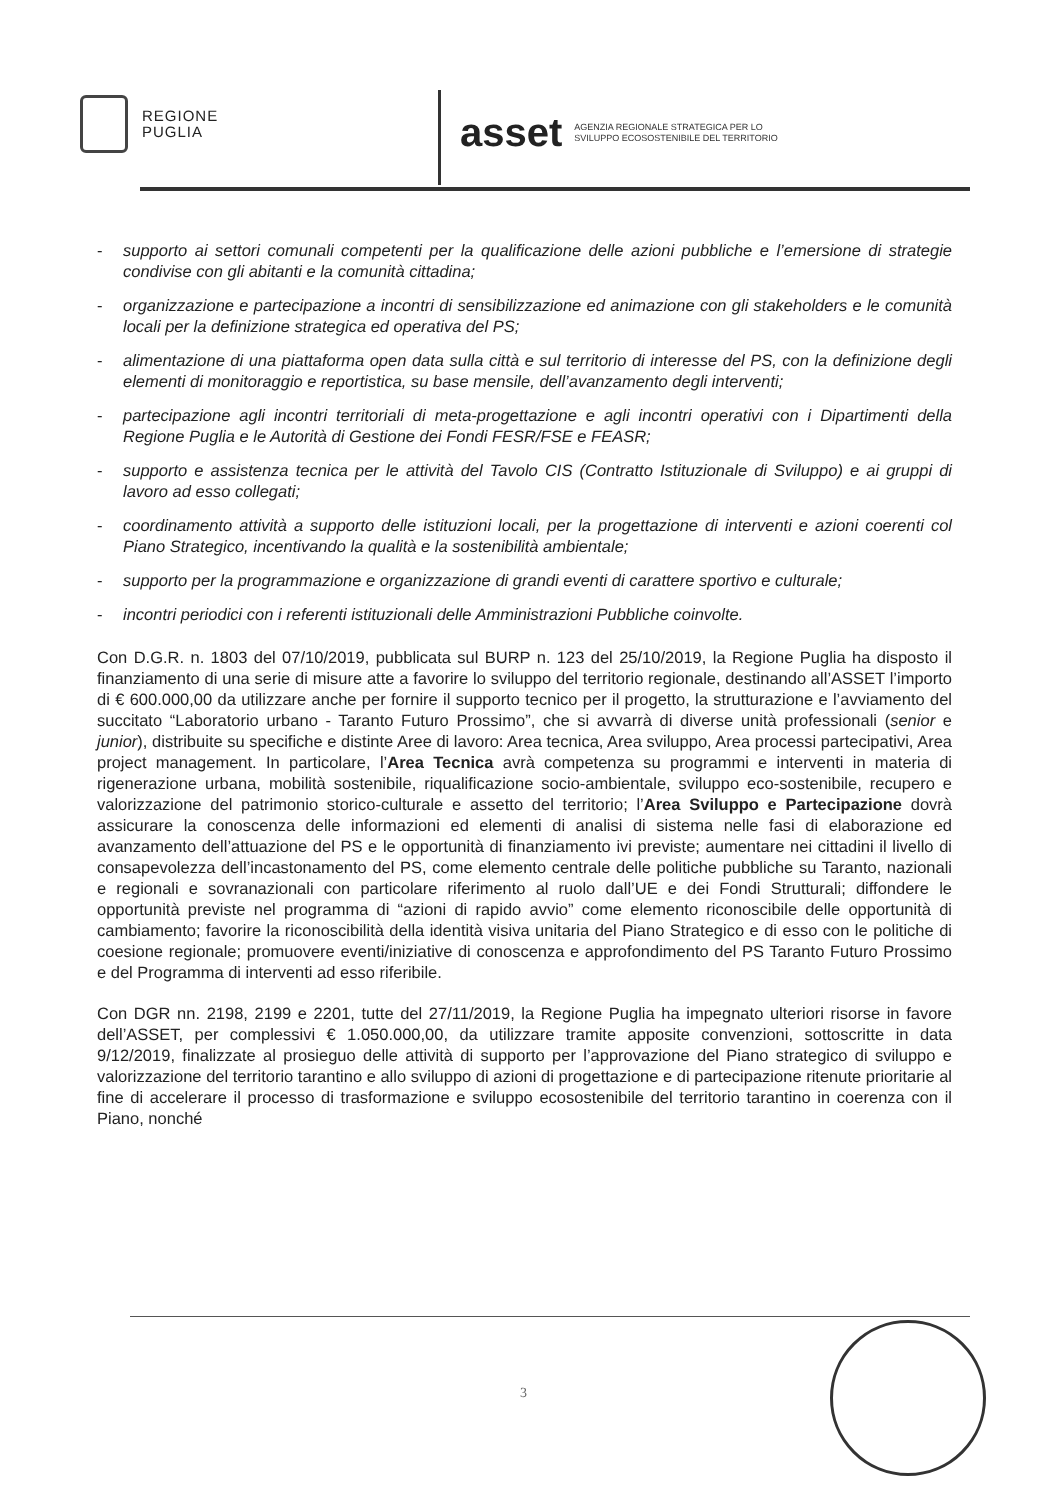REGIONE
PUGLIA
asset AGENZIA REGIONALE STRATEGICA PER LO
SVILUPPO ECOSOSTENIBILE DEL TERRITORIO
- supporto ai settori comunali competenti per la qualificazione delle azioni pubbliche e l’emersione di strategie condivise con gli abitanti e la comunità cittadina;
- organizzazione e partecipazione a incontri di sensibilizzazione ed animazione con gli stakeholders e le comunità locali per la definizione strategica ed operativa del PS;
- alimentazione di una piattaforma open data sulla città e sul territorio di interesse del PS, con la definizione degli elementi di monitoraggio e reportistica, su base mensile, dell’avanzamento degli interventi;
- partecipazione agli incontri territoriali di meta-progettazione e agli incontri operativi con i Dipartimenti della Regione Puglia e le Autorità di Gestione dei Fondi FESR/FSE e FEASR;
- supporto e assistenza tecnica per le attività del Tavolo CIS (Contratto Istituzionale di Sviluppo) e ai gruppi di lavoro ad esso collegati;
- coordinamento attività a supporto delle istituzioni locali, per la progettazione di interventi e azioni coerenti col Piano Strategico, incentivando la qualità e la sostenibilità ambientale;
- supporto per la programmazione e organizzazione di grandi eventi di carattere sportivo e culturale;
- incontri periodici con i referenti istituzionali delle Amministrazioni Pubbliche coinvolte.
Con D.G.R. n. 1803 del 07/10/2019, pubblicata sul BURP n. 123 del 25/10/2019, la Regione Puglia ha disposto il finanziamento di una serie di misure atte a favorire lo sviluppo del territorio regionale, destinando all’ASSET l’importo di € 600.000,00 da utilizzare anche per fornire il supporto tecnico per il progetto, la strutturazione e l’avviamento del succitato “Laboratorio urbano - Taranto Futuro Prossimo”, che si avvarrà di diverse unità professionali (senior e junior), distribuite su specifiche e distinte Aree di lavoro: Area tecnica, Area sviluppo, Area processi partecipativi, Area project management. In particolare, l’Area Tecnica avrà competenza su programmi e interventi in materia di rigenerazione urbana, mobilità sostenibile, riqualificazione socio-ambientale, sviluppo eco-sostenibile, recupero e valorizzazione del patrimonio storico-culturale e assetto del territorio; l’Area Sviluppo e Partecipazione dovrà assicurare la conoscenza delle informazioni ed elementi di analisi di sistema nelle fasi di elaborazione ed avanzamento dell’attuazione del PS e le opportunità di finanziamento ivi previste; aumentare nei cittadini il livello di consapevolezza dell’incastonamento del PS, come elemento centrale delle politiche pubbliche su Taranto, nazionali e regionali e sovranazionali con particolare riferimento al ruolo dall’UE e dei Fondi Strutturali; diffondere le opportunità previste nel programma di “azioni di rapido avvio” come elemento riconoscibile delle opportunità di cambiamento; favorire la riconoscibilità della identità visiva unitaria del Piano Strategico e di esso con le politiche di coesione regionale; promuovere eventi/iniziative di conoscenza e approfondimento del PS Taranto Futuro Prossimo e del Programma di interventi ad esso riferibile.
Con DGR nn. 2198, 2199 e 2201, tutte del 27/11/2019, la Regione Puglia ha impegnato ulteriori risorse in favore dell’ASSET, per complessivi € 1.050.000,00, da utilizzare tramite apposite convenzioni, sottoscritte in data 9/12/2019, finalizzate al prosieguo delle attività di supporto per l’approvazione del Piano strategico di sviluppo e valorizzazione del territorio tarantino e allo sviluppo di azioni di progettazione e di partecipazione ritenute prioritarie al fine di accelerare il processo di trasformazione e sviluppo ecosostenibile del territorio tarantino in coerenza con il Piano, nonché
3